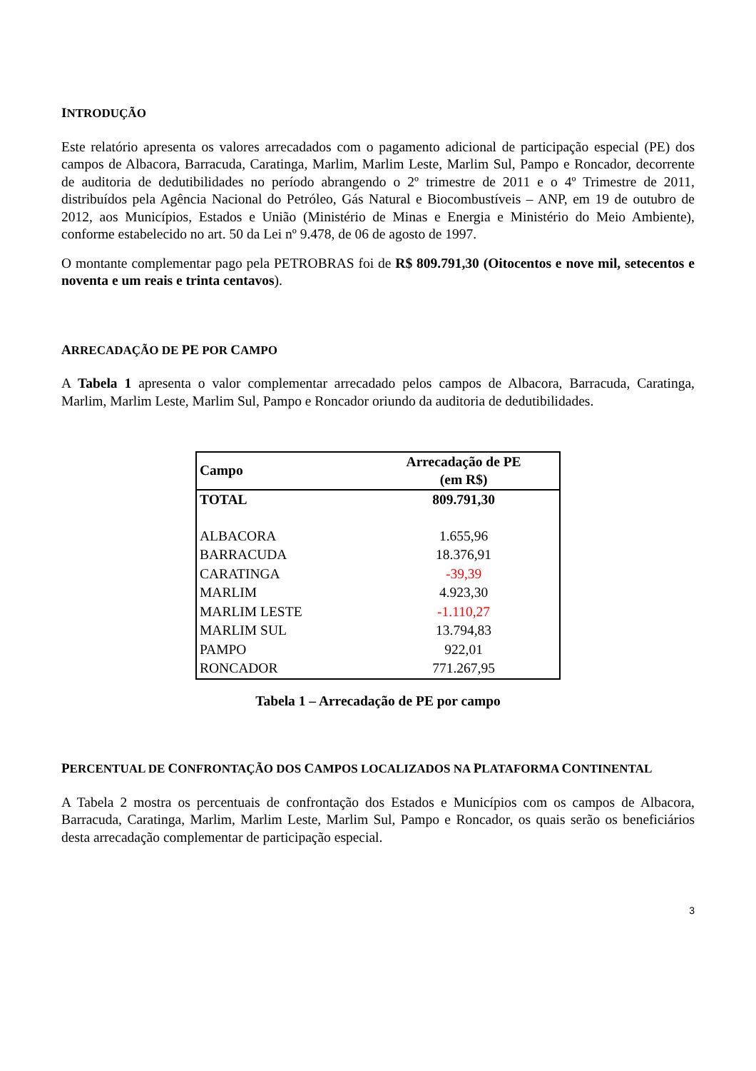INTRODUÇÃO
Este relatório apresenta os valores arrecadados com o pagamento adicional de participação especial (PE) dos campos de Albacora, Barracuda, Caratinga, Marlim, Marlim Leste, Marlim Sul, Pampo e Roncador, decorrente de auditoria de dedutibilidades no período abrangendo o 2º trimestre de 2011 e o 4º Trimestre de 2011, distribuídos pela Agência Nacional do Petróleo, Gás Natural e Biocombustíveis – ANP, em 19 de outubro de 2012, aos Municípios, Estados e União (Ministério de Minas e Energia e Ministério do Meio Ambiente), conforme estabelecido no art. 50 da Lei nº 9.478, de 06 de agosto de 1997.
O montante complementar pago pela PETROBRAS foi de R$ 809.791,30 (Oitocentos e nove mil, setecentos e noventa e um reais e trinta centavos).
ARRECADAÇÃO DE PE POR CAMPO
A Tabela 1 apresenta o valor complementar arrecadado pelos campos de Albacora, Barracuda, Caratinga, Marlim, Marlim Leste, Marlim Sul, Pampo e Roncador oriundo da auditoria de dedutibilidades.
| Campo | Arrecadação de PE (em R$) |
| --- | --- |
| TOTAL | 809.791,30 |
| ALBACORA | 1.655,96 |
| BARRACUDA | 18.376,91 |
| CARATINGA | -39,39 |
| MARLIM | 4.923,30 |
| MARLIM LESTE | -1.110,27 |
| MARLIM SUL | 13.794,83 |
| PAMPO | 922,01 |
| RONCADOR | 771.267,95 |
Tabela 1 – Arrecadação de PE por campo
PERCENTUAL DE CONFRONTAÇÃO DOS CAMPOS LOCALIZADOS NA PLATAFORMA CONTINENTAL
A Tabela 2 mostra os percentuais de confrontação dos Estados e Municípios com os campos de Albacora, Barracuda, Caratinga, Marlim, Marlim Leste, Marlim Sul, Pampo e Roncador, os quais serão os beneficiários desta arrecadação complementar de participação especial.
3